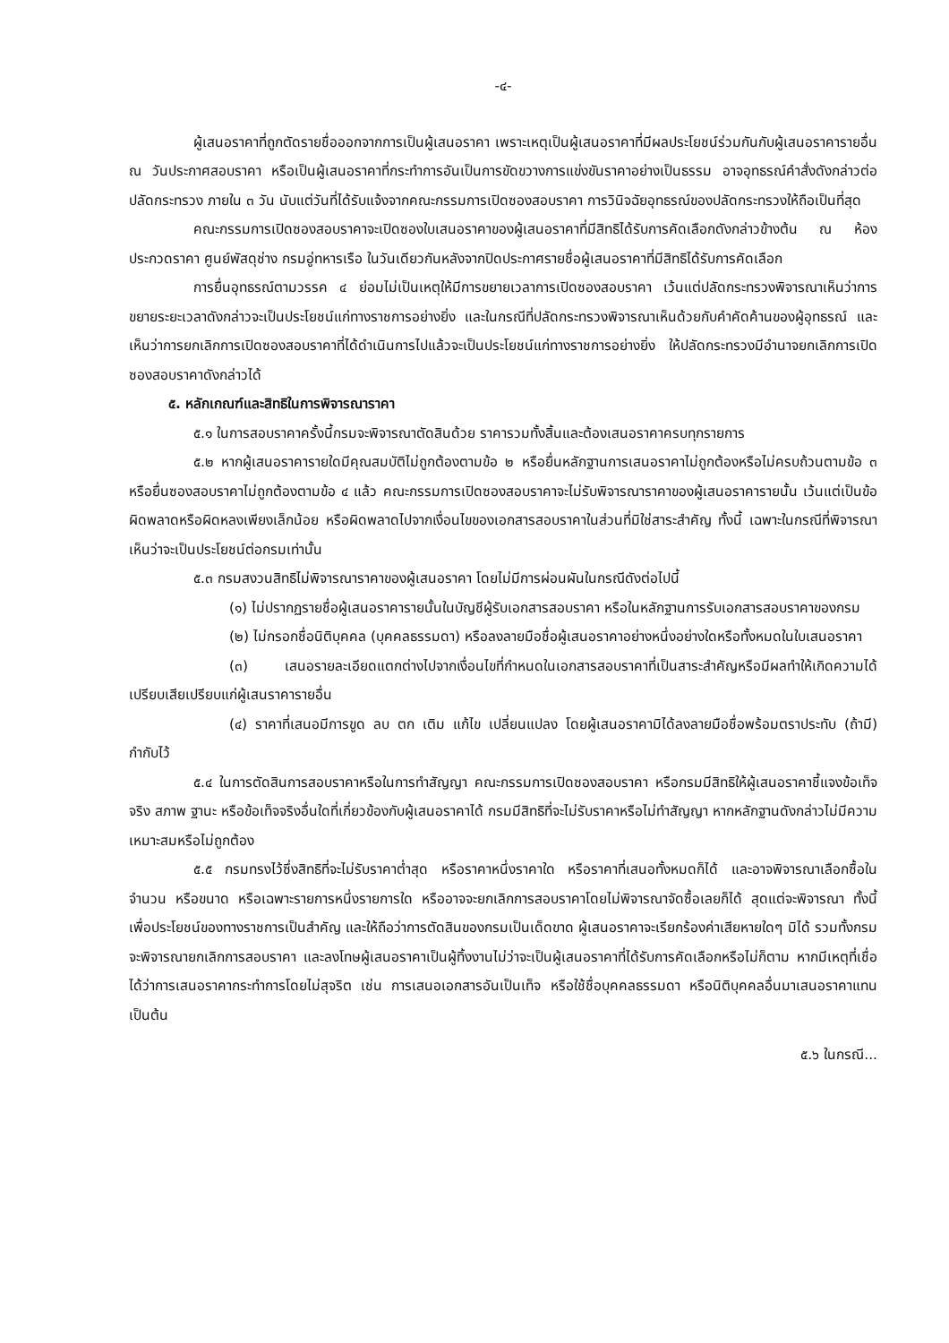-๔-
ผู้เสนอราคาที่ถูกตัดรายชื่อออกจากการเป็นผู้เสนอราคา เพราะเหตุเป็นผู้เสนอราคาที่มีผลประโยชน์ร่วมกันกับผู้เสนอราคารายอื่น ณ วันประกาศสอบราคา หรือเป็นผู้เสนอราคาที่กระทำการอันเป็นการขัดขวางการแข่งขันราคาอย่างเป็นธรรม อาจอุทธรณ์คำสั่งดังกล่าวต่อปลัดกระทรวง ภายใน ๓ วัน นับแต่วันที่ได้รับแจ้งจากคณะกรรมการเปิดซองสอบราคา การวินิจฉัยอุทธรณ์ของปลัดกระทรวงให้ถือเป็นที่สุด
คณะกรรมการเปิดซองสอบราคาจะเปิดซองใบเสนอราคาของผู้เสนอราคาที่มีสิทธิได้รับการคัดเลือกดังกล่าวข้างต้น ณ ห้องประกวดราคา ศูนย์พัสดุช่าง กรมอู่ทหารเรือ ในวันเดียวกันหลังจากปิดประกาศรายชื่อผู้เสนอราคาที่มีสิทธิได้รับการคัดเลือก
การยื่นอุทธรณ์ตามวรรค ๔ ย่อมไม่เป็นเหตุให้มีการขยายเวลาการเปิดซองสอบราคา เว้นแต่ปลัดกระทรวงพิจารณาเห็นว่าการขยายระยะเวลาดังกล่าวจะเป็นประโยชน์แก่ทางราชการอย่างยิ่ง และในกรณีที่ปลัดกระทรวงพิจารณาเห็นด้วยกับคำคัดค้านของผู้อุทธรณ์ และเห็นว่าการยกเลิกการเปิดซองสอบราคาที่ได้ดำเนินการไปแล้วจะเป็นประโยชน์แก่ทางราชการอย่างยิ่ง ให้ปลัดกระทรวงมีอำนาจยกเลิกการเปิดซองสอบราคาดังกล่าวได้
๕. หลักเกณฑ์และสิทธิในการพิจารณาราคา
๕.๑ ในการสอบราคาครั้งนี้กรมจะพิจารณาตัดสินด้วย ราคารวมทั้งสิ้นและต้องเสนอราคาครบทุกรายการ
๕.๒ หากผู้เสนอราคารายใดมีคุณสมบัติไม่ถูกต้องตามข้อ ๒ หรือยื่นหลักฐานการเสนอราคาไม่ถูกต้องหรือไม่ครบถ้วนตามข้อ ๓ หรือยื่นซองสอบราคาไม่ถูกต้องตามข้อ ๔ แล้ว คณะกรรมการเปิดซองสอบราคาจะไม่รับพิจารณาราคาของผู้เสนอราคารายนั้น เว้นแต่เป็นข้อผิดพลาดหรือผิดหลงเพียงเล็กน้อย หรือผิดพลาดไปจากเงื่อนไขของเอกสารสอบราคาในส่วนที่มิใช่สาระสำคัญ ทั้งนี้ เฉพาะในกรณีที่พิจารณาเห็นว่าจะเป็นประโยชน์ต่อกรมเท่านั้น
๕.๓ กรมสงวนสิทธิไม่พิจารณาราคาของผู้เสนอราคา โดยไม่มีการผ่อนผันในกรณีดังต่อไปนี้
(๑) ไม่ปรากฏรายชื่อผู้เสนอราคารายนั้นในบัญชีผู้รับเอกสารสอบราคา หรือในหลักฐานการรับเอกสารสอบราคาของกรม
(๒) ไม่กรอกชื่อนิติบุคคล (บุคคลธรรมดา) หรือลงลายมือชื่อผู้เสนอราคาอย่างหนึ่งอย่างใดหรือทั้งหมดในใบเสนอราคา
(๓) เสนอรายละเอียดแตกต่างไปจากเงื่อนไขที่กำหนดในเอกสารสอบราคาที่เป็นสาระสำคัญหรือมีผลทำให้เกิดความได้เปรียบเสียเปรียบแก่ผู้เสนราคารายอื่น
(๔) ราคาที่เสนอมีการขูด ลบ ตก เติม แก้ไข เปลี่ยนแปลง โดยผู้เสนอราคามิได้ลงลายมือชื่อพร้อมตราประทับ (ถ้ามี) กำกับไว้
๕.๔ ในการตัดสินการสอบราคาหรือในการทำสัญญา คณะกรรมการเปิดซองสอบราคา หรือกรมมีสิทธิให้ผู้เสนอราคาชี้แจงข้อเท็จจริง สภาพ ฐานะ หรือข้อเท็จจริงอื่นใดที่เกี่ยวข้องกับผู้เสนอราคาได้ กรมมีสิทธิที่จะไม่รับราคาหรือไม่ทำสัญญา หากหลักฐานดังกล่าวไม่มีความเหมาะสมหรือไม่ถูกต้อง
๕.๕ กรมทรงไว้ซึ่งสิทธิที่จะไม่รับราคาต่ำสุด หรือราคาหนึ่งราคาใด หรือราคาที่เสนอทั้งหมดก็ได้ และอาจพิจารณาเลือกซื้อในจำนวน หรือขนาด หรือเฉพาะรายการหนึ่งรายการใด หรืออาจจะยกเลิกการสอบราคาโดยไม่พิจารณาจัดซื้อเลยก็ได้ สุดแต่จะพิจารณา ทั้งนี้ เพื่อประโยชน์ของทางราชการเป็นสำคัญ และให้ถือว่าการตัดสินของกรมเป็นเด็ดขาด ผู้เสนอราคาจะเรียกร้องค่าเสียหายใดๆ มิได้ รวมทั้งกรมจะพิจารณายกเลิกการสอบราคา และลงโทษผู้เสนอราคาเป็นผู้ทิ้งงานไม่ว่าจะเป็นผู้เสนอราคาที่ได้รับการคัดเลือกหรือไม่ก็ตาม หากมีเหตุที่เชื่อได้ว่าการเสนอราคากระทำการโดยไม่สุจริต เช่น การเสนอเอกสารอันเป็นเท็จ หรือใช้ชื่อบุคคลธรรมดา หรือนิติบุคคลอื่นมาเสนอราคาแทน เป็นต้น
๕.๖ ในกรณี...